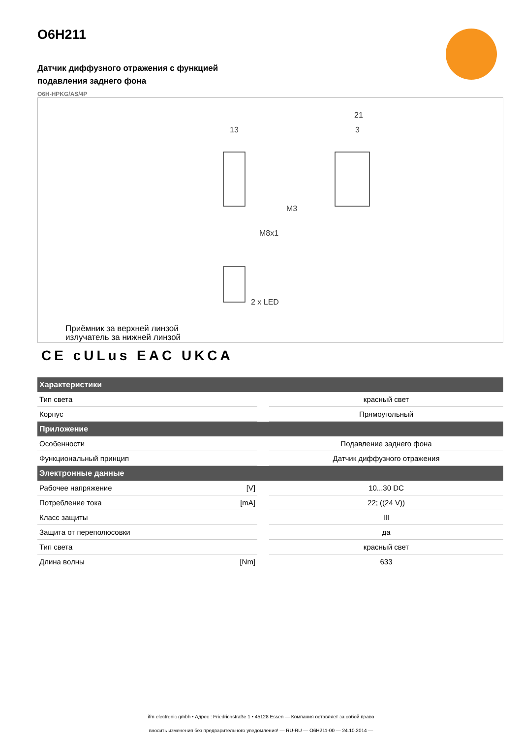O6H211
Датчик диффузного отражения с функцией
подавления заднего фона
O6H-HPKG/AS/4P
13
21
3
M8x1
M3
2 x LED
Приёмник за верхней линзой
излучатель за нижней линзой
CE cULus EAC UKCA
| Характеристики | | | |
| --- | --- | --- | --- |
| Тип света | | | красный свет |
| Корпус | | | Прямоугольный |
| Приложение | | | |
| Особенности | | | Подавление заднего фона |
| Функциональный принцип | | | Датчик диффузного отражения |
| Электронные данные | | | |
| Рабочее напряжение | [V] | | 10...30 DC |
| Потребление тока | [mA] | | 22; ((24 V)) |
| Класс защиты | | | III |
| Защита от переполюсовки | | | да |
| Тип света | | | красный свет |
| Длина волны | [Nm] | | 633 |
ifm electronic gmbh • Адрес : Friedrichstraße 1 • 45128 Essen — Компания оставляет за собой право
вносить изменения без предварительного уведомления! — RU-RU — O6H211-00 — 24.10.2014 —